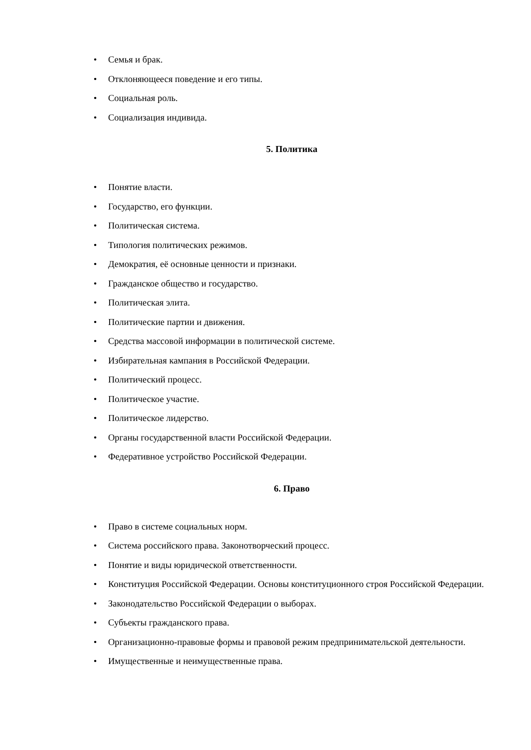• Семья и брак.
• Отклоняющееся поведение и его типы.
• Социальная роль.
• Социализация индивида.
5. Политика
• Понятие власти.
• Государство, его функции.
• Политическая система.
• Типология политических режимов.
• Демократия, её основные ценности и признаки.
• Гражданское общество и государство.
• Политическая элита.
• Политические партии и движения.
• Средства массовой информации в политической системе.
• Избирательная кампания в Российской Федерации.
• Политический процесс.
• Политическое участие.
• Политическое лидерство.
• Органы государственной власти Российской Федерации.
• Федеративное устройство Российской Федерации.
6. Право
• Право в системе социальных норм.
• Система российского права. Законотворческий процесс.
• Понятие и виды юридической ответственности.
• Конституция Российской Федерации. Основы конституционного строя Российской Федерации.
• Законодательство Российской Федерации о выборах.
• Субъекты гражданского права.
• Организационно-правовые формы и правовой режим предпринимательской деятельности.
• Имущественные и неимущественные права.